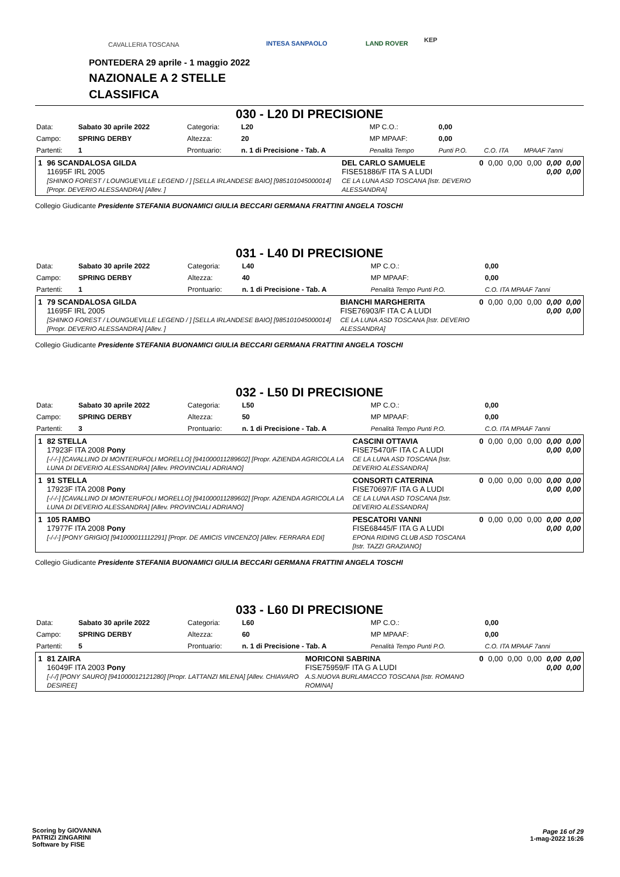CAVALLERIA TOSCANA INTESA SANPAOLO LAND ROVER KEP
PONTEDERA 29 aprile - 1 maggio 2022
NAZIONALE A 2 STELLE
CLASSIFICA
030 - L20 DI PRECISIONE
| Data: | Sabato 30 aprile 2022 | Categoria: | L20 | MP C.O.: | 0,00 | | |
| Campo: | SPRING DERBY | Altezza: | 20 | MP MPAAF: | 0,00 | | |
| Partenti: | 1 | Prontuario: | n. 1 di Precisione - Tab. A | Penalità Tempo | Punti P.O. | C.O. ITA | MPAAF 7anni |
| 1 | 96 SCANDALOSA GILDA 11695F IRL 2005 [SHINKO FOREST / LOUNGUEVILLE LEGEND / ] [SELLA IRLANDESE BAIO] [985101045000014] [Propr. DEVERIO ALESSANDRA] [Allev. ] | DEL CARLO SAMUELE FISE51886/F ITA S A LUDI CE LA LUNA ASD TOSCANA [Istr. DEVERIO ALESSANDRA] | 0 | 0,00 | 0,00 | 0,00 | 0,00 0,00 | 0,00 0,00 |
Collegio Giudicante Presidente STEFANIA BUONAMICI GIULIA BECCARI GERMANA FRATTINI ANGELA TOSCHI
031 - L40 DI PRECISIONE
| Data: | Sabato 30 aprile 2022 | Categoria: | L40 | MP C.O.: | 0,00 |
| Campo: | SPRING DERBY | Altezza: | 40 | MP MPAAF: | 0,00 |
| Partenti: | 1 | Prontuario: | n. 1 di Precisione - Tab. A | Penalità Tempo Punti P.O. | C.O. ITA MPAAF 7anni |
| 1 | 79 SCANDALOSA GILDA 11695F IRL 2005 [SHINKO FOREST / LOUNGUEVILLE LEGEND / ] [SELLA IRLANDESE BAIO] [985101045000014] [Propr. DEVERIO ALESSANDRA] [Allev. ] | BIANCHI MARGHERITA FISE76903/F ITA C A LUDI CE LA LUNA ASD TOSCANA [Istr. DEVERIO ALESSANDRA] | 0 | 0,00 | 0,00 | 0,00 | 0,00 0,00 | 0,00 0,00 |
Collegio Giudicante Presidente STEFANIA BUONAMICI GIULIA BECCARI GERMANA FRATTINI ANGELA TOSCHI
032 - L50 DI PRECISIONE
| Data: | Sabato 30 aprile 2022 | Categoria: | L50 | MP C.O.: | 0,00 |
| Campo: | SPRING DERBY | Altezza: | 50 | MP MPAAF: | 0,00 |
| Partenti: | 3 | Prontuario: | n. 1 di Precisione - Tab. A | Penalità Tempo Punti P.O. | C.O. ITA MPAAF 7anni |
| 1 | 82 STELLA 17923F ITA 2008 Pony [-/-/-] [CAVALLINO DI MONTERUFOLI MORELLO] [941000011289602] [Propr. AZIENDA AGRICOLA LA LUNA DI DEVERIO ALESSANDRA] [Allev. PROVINCIALI ADRIANO] | CASCINI OTTAVIA FISE75470/F ITA C A LUDI CE LA LUNA ASD TOSCANA [Istr. DEVERIO ALESSANDRA] | 0 | 0,00 | 0,00 | 0,00 | 0,00 0,00 | 0,00 0,00 |
| 1 | 91 STELLA 17923F ITA 2008 Pony [-/-/-] [CAVALLINO DI MONTERUFOLI MORELLO] [941000011289602] [Propr. AZIENDA AGRICOLA LA LUNA DI DEVERIO ALESSANDRA] [Allev. PROVINCIALI ADRIANO] | CONSORTI CATERINA FISE70697/F ITA G A LUDI CE LA LUNA ASD TOSCANA [Istr. DEVERIO ALESSANDRA] | 0 | 0,00 | 0,00 | 0,00 | 0,00 0,00 | 0,00 0,00 |
| 1 | 105 RAMBO 17977F ITA 2008 Pony [-/-/-] [PONY GRIGIO] [941000011112291] [Propr. DE AMICIS VINCENZO] [Allev. FERRARA EDI] | PESCATORI VANNI FISE68445/F ITA G A LUDI EPONA RIDING CLUB ASD TOSCANA [Istr. TAZZI GRAZIANO] | 0 | 0,00 | 0,00 | 0,00 | 0,00 0,00 | 0,00 0,00 |
Collegio Giudicante Presidente STEFANIA BUONAMICI GIULIA BECCARI GERMANA FRATTINI ANGELA TOSCHI
033 - L60 DI PRECISIONE
| Data: | Sabato 30 aprile 2022 | Categoria: | L60 | MP C.O.: | 0,00 |
| Campo: | SPRING DERBY | Altezza: | 60 | MP MPAAF: | 0,00 |
| Partenti: | 5 | Prontuario: | n. 1 di Precisione - Tab. A | Penalità Tempo Punti P.O. | C.O. ITA MPAAF 7anni |
| 1 | 81 ZAIRA 16049F ITA 2003 Pony [-/-/] [PONY SAURO] [941000012121280] [Propr. LATTANZI MILENA] [Allev. CHIAVARO DESIREE] | MORICONI SABRINA FISE75959/F ITA G A LUDI A.S.NUOVA BURLAMACCO TOSCANA [Istr. ROMANO ROMINA] | 0 | 0,00 | 0,00 | 0,00 | 0,00 0,00 | 0,00 0,00 |
Scoring by GIOVANNA
PATRIZI ZINGARINI
Software by FISE
Page 16 of 29
1-mag-2022 16:26